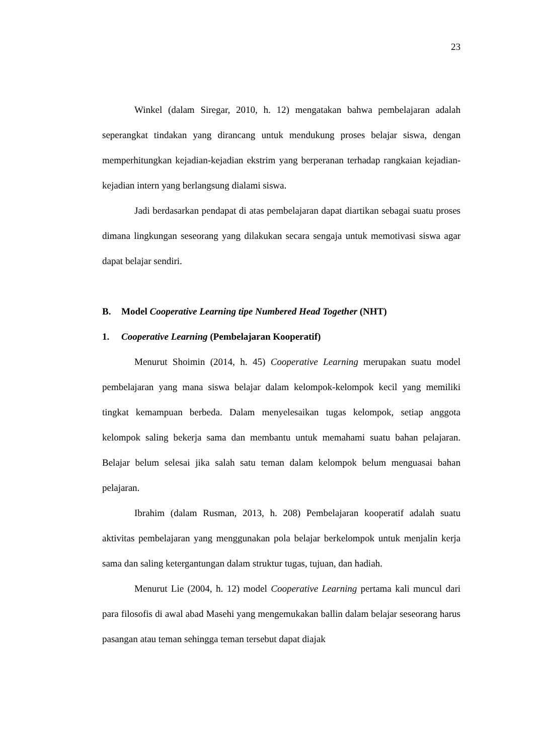23
Winkel (dalam Siregar, 2010, h. 12) mengatakan bahwa pembelajaran adalah seperangkat tindakan yang dirancang untuk mendukung proses belajar siswa, dengan memperhitungkan kejadian-kejadian ekstrim yang berperanan terhadap rangkaian kejadian-kejadian intern yang berlangsung dialami siswa.
Jadi berdasarkan pendapat di atas pembelajaran dapat diartikan sebagai suatu proses dimana lingkungan seseorang yang dilakukan secara sengaja untuk memotivasi siswa agar dapat belajar sendiri.
B. Model Cooperative Learning tipe Numbered Head Together (NHT)
1. Cooperative Learning (Pembelajaran Kooperatif)
Menurut Shoimin (2014, h. 45) Cooperative Learning merupakan suatu model pembelajaran yang mana siswa belajar dalam kelompok-kelompok kecil yang memiliki tingkat kemampuan berbeda. Dalam menyelesaikan tugas kelompok, setiap anggota kelompok saling bekerja sama dan membantu untuk memahami suatu bahan pelajaran. Belajar belum selesai jika salah satu teman dalam kelompok belum menguasai bahan pelajaran.
Ibrahim (dalam Rusman, 2013, h. 208) Pembelajaran kooperatif adalah suatu aktivitas pembelajaran yang menggunakan pola belajar berkelompok untuk menjalin kerja sama dan saling ketergantungan dalam struktur tugas, tujuan, dan hadiah.
Menurut Lie (2004, h. 12) model Cooperative Learning pertama kali muncul dari para filosofis di awal abad Masehi yang mengemukakan ballin dalam belajar seseorang harus pasangan atau teman sehingga teman tersebut dapat diajak